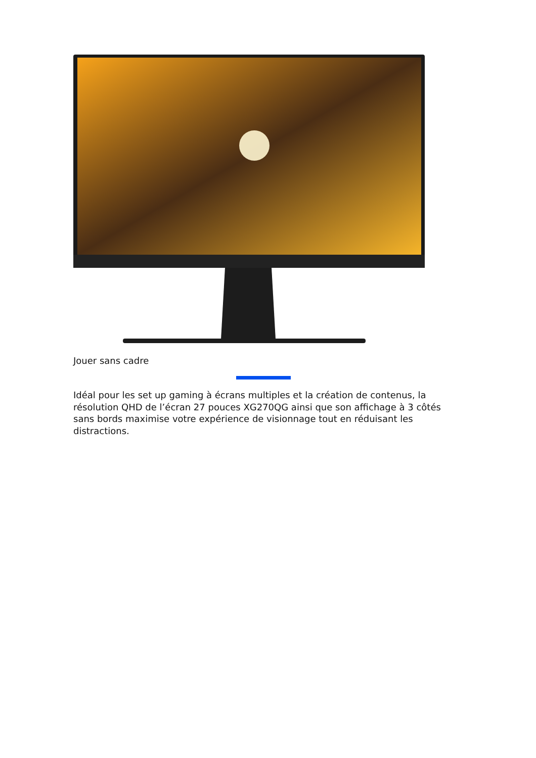Jouer sans cadre
Idéal pour les set up gaming à écrans multiples et la création de contenus, la résolution QHD de l’écran 27 pouces XG270QG ainsi que son affichage à 3 côtés sans bords maximise votre expérience de visionnage tout en réduisant les distractions.